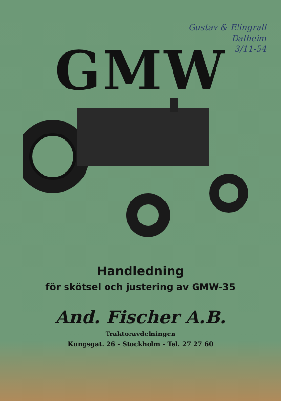Gustav & Elingrall
Dalheim
3/11-54
GMW
Handledning
för skötsel och justering av GMW-35
And. Fischer A.B.
Traktoravdelningen
Kungsgat. 26 - Stockholm - Tel. 27 27 60